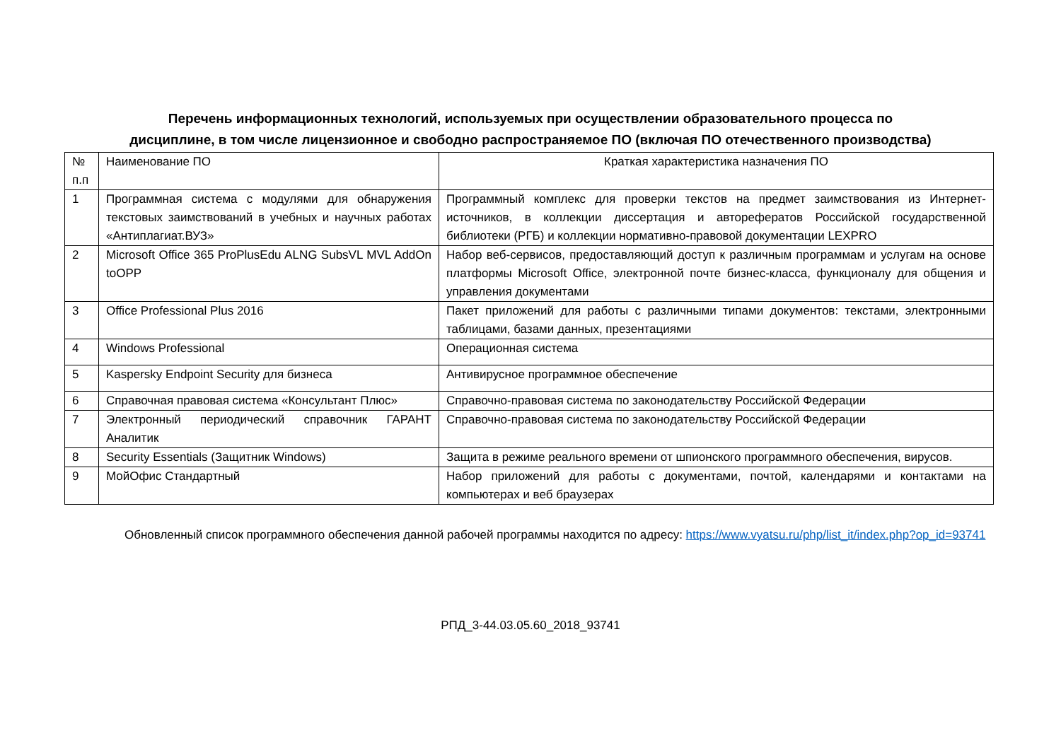Перечень информационных технологий, используемых при осуществлении образовательного процесса по
дисциплине, в том числе лицензионное и свободно распространяемое ПО (включая ПО отечественного производства)
| № п.п | Наименование ПО | Краткая характеристика назначения ПО |
| 1 | Программная система с модулями для обнаружения текстовых заимствований в учебных и научных работах «Антиплагиат.ВУЗ» | Программный комплекс для проверки текстов на предмет заимствования из Интернет-источников, в коллекции диссертация и авторефератов Российской государственной библиотеки (РГБ) и коллекции нормативно-правовой документации LEXPRO |
| 2 | Microsoft Office 365 ProPlusEdu ALNG SubsVL MVL AddOn toOPP | Набор веб-сервисов, предоставляющий доступ к различным программам и услугам на основе платформы Microsoft Office, электронной почте бизнес-класса, функционалу для общения и управления документами |
| 3 | Office Professional Plus 2016 | Пакет приложений для работы с различными типами документов: текстами, электронными таблицами, базами данных, презентациями |
| 4 | Windows Professional | Операционная система |
| 5 | Kaspersky Endpoint Security для бизнеса | Антивирусное программное обеспечение |
| 6 | Справочная правовая система «Консультант Плюс» | Справочно-правовая система по законодательству Российской Федерации |
| 7 | Электронный периодический справочник ГАРАНТ Аналитик | Справочно-правовая система по законодательству Российской Федерации |
| 8 | Security Essentials (Защитник Windows) | Защита в режиме реального времени от шпионского программного обеспечения, вирусов. |
| 9 | МойОфис Стандартный | Набор приложений для работы с документами, почтой, календарями и контактами на компьютерах и веб браузерах |
Обновленный список программного обеспечения данной рабочей программы находится по адресу: https://www.vyatsu.ru/php/list_it/index.php?op_id=93741
РПД_3-44.03.05.60_2018_93741